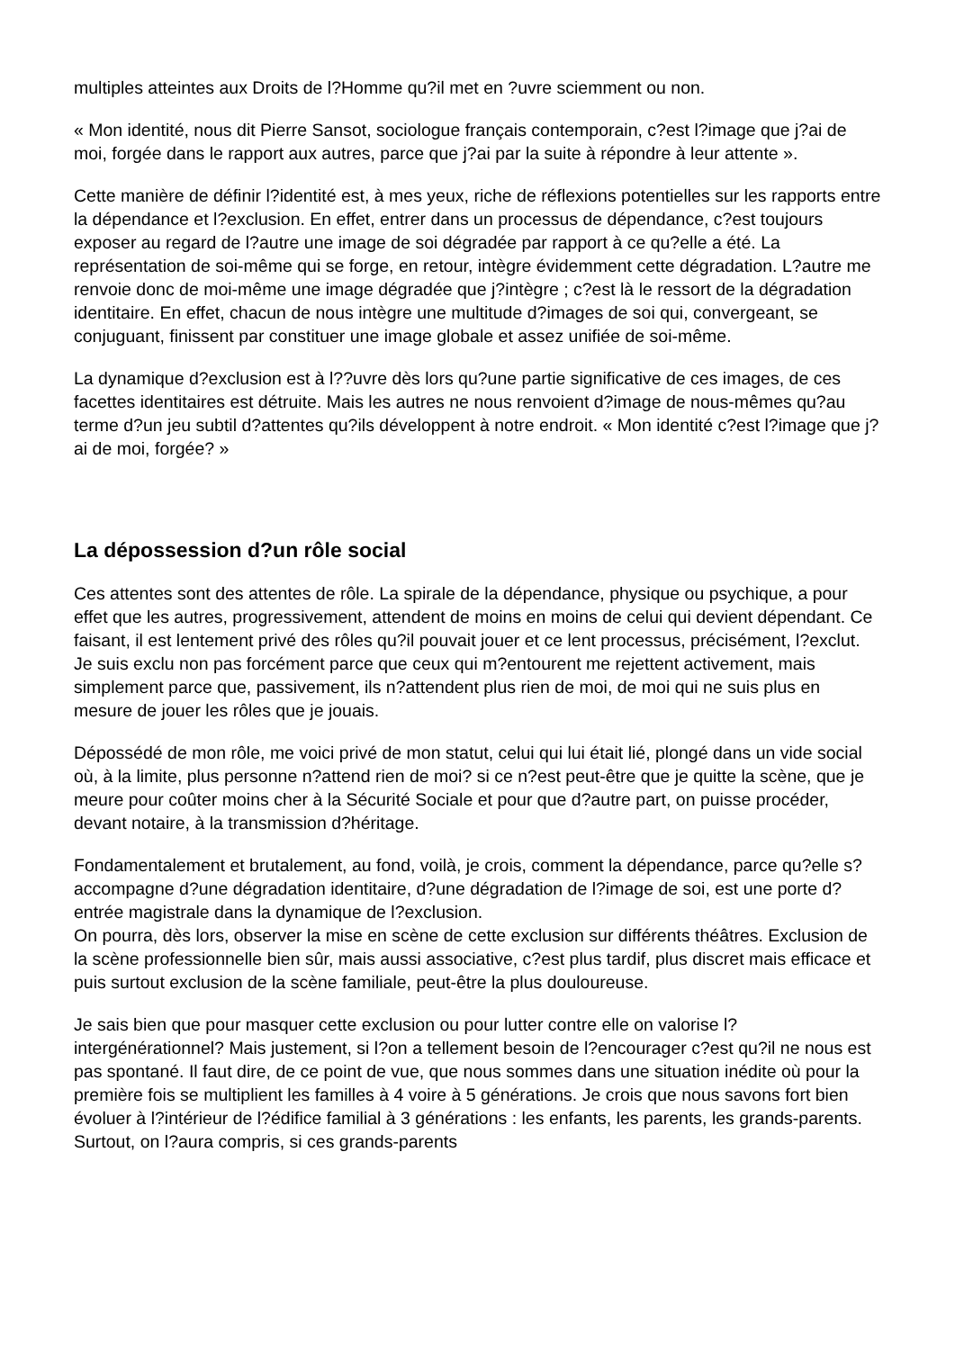multiples atteintes aux Droits de l?Homme qu?il met en ?uvre sciemment ou non.
« Mon identité, nous dit Pierre Sansot, sociologue français contemporain, c?est l?image que j?ai de moi, forgée dans le rapport aux autres, parce que j?ai par la suite à répondre à leur attente ».
Cette manière de définir l?identité est, à mes yeux, riche de réflexions potentielles sur les rapports entre la dépendance et l?exclusion. En effet, entrer dans un processus de dépendance, c?est toujours exposer au regard de l?autre une image de soi dégradée par rapport à ce qu?elle a été. La représentation de soi-même qui se forge, en retour, intègre évidemment cette dégradation. L?autre me renvoie donc de moi-même une image dégradée que j?intègre ; c?est là le ressort de la dégradation identitaire. En effet, chacun de nous intègre une multitude d?images de soi qui, convergeant, se conjuguant, finissent par constituer une image globale et assez unifiée de soi-même.
La dynamique d?exclusion est à l??uvre dès lors qu?une partie significative de ces images, de ces facettes identitaires est détruite. Mais les autres ne nous renvoient d?image de nous-mêmes qu?au terme d?un jeu subtil d?attentes qu?ils développent à notre endroit. « Mon identité c?est l?image que j?ai de moi, forgée? »
La dépossession d?un rôle social
Ces attentes sont des attentes de rôle. La spirale de la dépendance, physique ou psychique, a pour effet que les autres, progressivement, attendent de moins en moins de celui qui devient dépendant. Ce faisant, il est lentement privé des rôles qu?il pouvait jouer et ce lent processus, précisément, l?exclut. Je suis exclu non pas forcément parce que ceux qui m?entourent me rejettent activement, mais simplement parce que, passivement, ils n?attendent plus rien de moi, de moi qui ne suis plus en mesure de jouer les rôles que je jouais.
Dépossédé de mon rôle, me voici privé de mon statut, celui qui lui était lié, plongé dans un vide social où, à la limite, plus personne n?attend rien de moi? si ce n?est peut-être que je quitte la scène, que je meure pour coûter moins cher à la Sécurité Sociale et pour que d?autre part, on puisse procéder, devant notaire, à la transmission d?héritage.
Fondamentalement et brutalement, au fond, voilà, je crois, comment la dépendance, parce qu?elle s?accompagne d?une dégradation identitaire, d?une dégradation de l?image de soi, est une porte d?entrée magistrale dans la dynamique de l?exclusion.
On pourra, dès lors, observer la mise en scène de cette exclusion sur différents théâtres. Exclusion de la scène professionnelle bien sûr, mais aussi associative, c?est plus tardif, plus discret mais efficace et puis surtout exclusion de la scène familiale, peut-être la plus douloureuse.
Je sais bien que pour masquer cette exclusion ou pour lutter contre elle on valorise l?intergénérationnel? Mais justement, si l?on a tellement besoin de l?encourager c?est qu?il ne nous est pas spontané. Il faut dire, de ce point de vue, que nous sommes dans une situation inédite où pour la première fois se multiplient les familles à 4 voire à 5 générations. Je crois que nous savons fort bien évoluer à l?intérieur de l?édifice familial à 3 générations : les enfants, les parents, les grands-parents. Surtout, on l?aura compris, si ces grands-parents